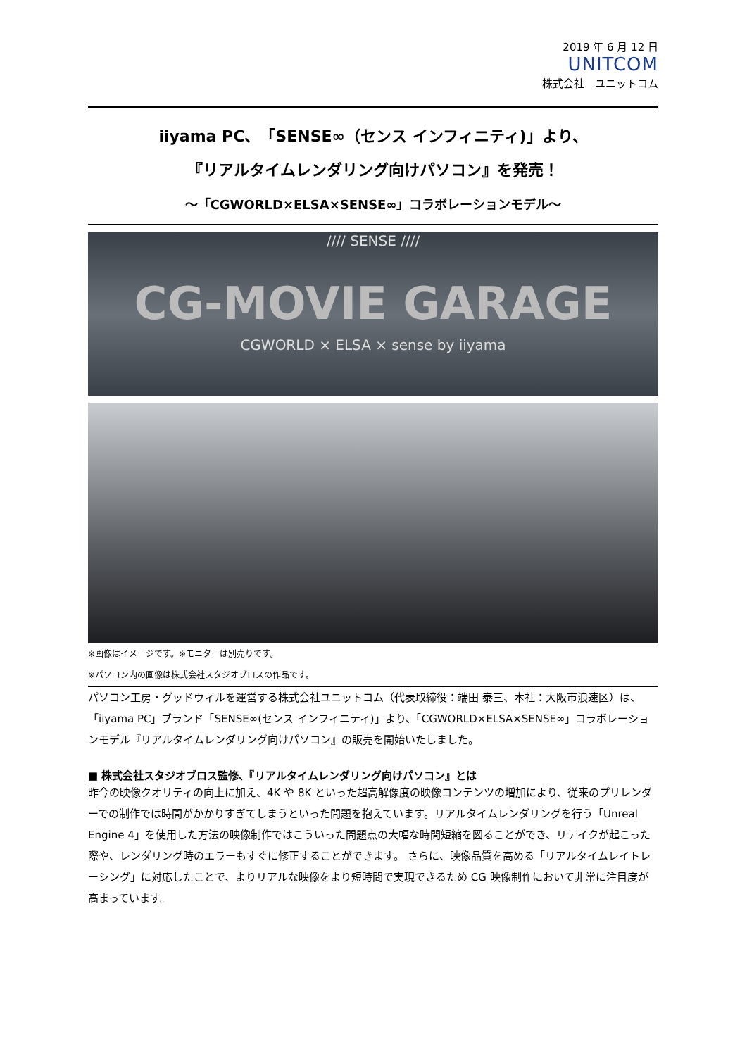2019 年 6 月 12 日
UNITCOM
株式会社　ユニットコム
iiyama PC、「SENSE∞（センス インフィニティ)」より、
『リアルタイムレンダリング向けパソコン』を発売！
～「CGWORLD×ELSA×SENSE∞」コラボレーションモデル～
//// SENSE ////
CG-MOVIE GARAGE
CGWORLD × ELSA × sense by iiyama
※画像はイメージです。※モニターは別売りです。
※パソコン内の画像は株式会社スタジオブロスの作品です。
パソコン工房・グッドウィルを運営する株式会社ユニットコム（代表取締役：端田 泰三、本社：大阪市浪速区）は、「iiyama PC」ブランド「SENSE∞(センス インフィニティ)」より、「CGWORLD×ELSA×SENSE∞」コラボレーションモデル『リアルタイムレンダリング向けパソコン』の販売を開始いたしました。
■ 株式会社スタジオブロス監修、『リアルタイムレンダリング向けパソコン』とは
昨今の映像クオリティの向上に加え、4K や 8K といった超高解像度の映像コンテンツの増加により、従来のプリレンダーでの制作では時間がかかりすぎてしまうといった問題を抱えています。リアルタイムレンダリングを行う「Unreal Engine 4」を使用した方法の映像制作ではこういった問題点の大幅な時間短縮を図ることができ、リテイクが起こった際や、レンダリング時のエラーもすぐに修正することができます。 さらに、映像品質を高める「リアルタイムレイトレーシング」に対応したことで、よりリアルな映像をより短時間で実現できるため CG 映像制作において非常に注目度が高まっています。